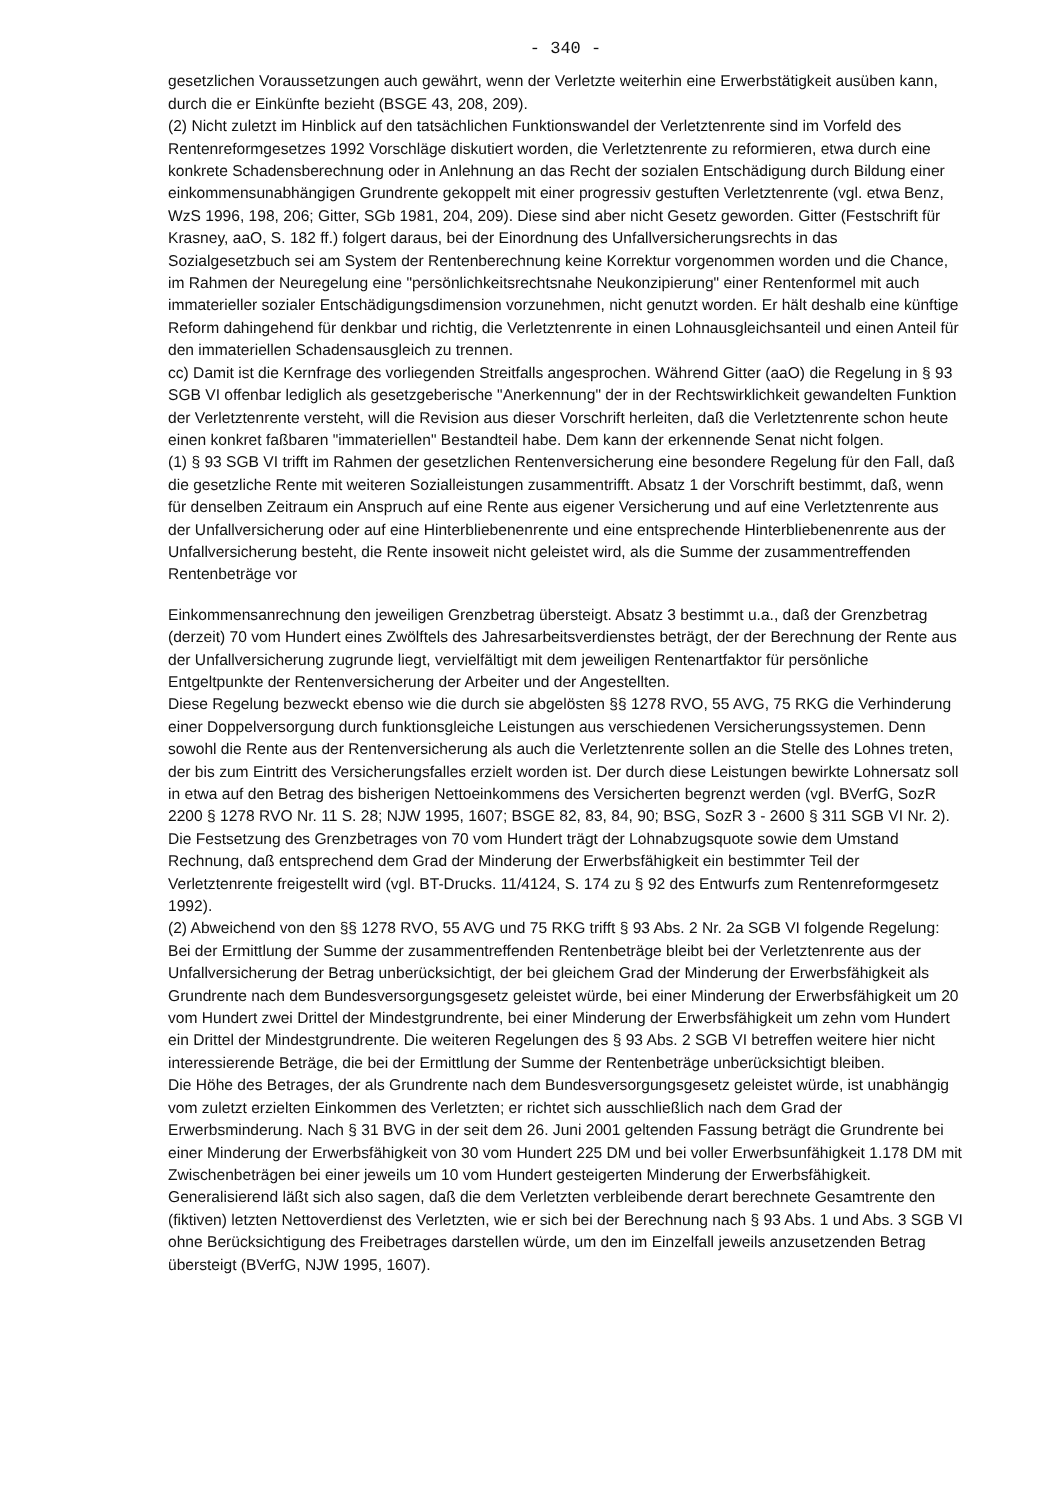- 340 -
gesetzlichen Voraussetzungen auch gewährt, wenn der Verletzte weiterhin eine Erwerbstätigkeit ausüben kann, durch die er Einkünfte bezieht (BSGE 43, 208, 209).
(2) Nicht zuletzt im Hinblick auf den tatsächlichen Funktionswandel der Verletztenrente sind im Vorfeld des Rentenreformgesetzes 1992 Vorschläge diskutiert worden, die Verletztenrente zu reformieren, etwa durch eine konkrete Schadensberechnung oder in Anlehnung an das Recht der sozialen Entschädigung durch Bildung einer einkommensunabhängigen Grundrente gekoppelt mit einer progressiv gestuften Verletztenrente (vgl. etwa Benz, WzS 1996, 198, 206; Gitter, SGb 1981, 204, 209). Diese sind aber nicht Gesetz geworden. Gitter (Festschrift für Krasney, aaO, S. 182 ff.) folgert daraus, bei der Einordnung des Unfallversicherungsrechts in das Sozialgesetzbuch sei am System der Rentenberechnung keine Korrektur vorgenommen worden und die Chance, im Rahmen der Neuregelung eine "persönlichkeitsrechtsnahe Neukonzipierung" einer Rentenformel mit auch immaterieller sozialer Entschädigungsdimension vorzunehmen, nicht genutzt worden. Er hält deshalb eine künftige Reform dahingehend für denkbar und richtig, die Verletztenrente in einen Lohnausgleichsanteil und einen Anteil für den immateriellen Schadensausgleich zu trennen.
cc) Damit ist die Kernfrage des vorliegenden Streitfalls angesprochen. Während Gitter (aaO) die Regelung in § 93 SGB VI offenbar lediglich als gesetzgeberische "Anerkennung" der in der Rechtswirklichkeit gewandelten Funktion der Verletztenrente versteht, will die Revision aus dieser Vorschrift herleiten, daß die Verletztenrente schon heute einen konkret faßbaren "immateriellen" Bestandteil habe. Dem kann der erkennende Senat nicht folgen.
(1) § 93 SGB VI trifft im Rahmen der gesetzlichen Rentenversicherung eine besondere Regelung für den Fall, daß die gesetzliche Rente mit weiteren Sozialleistungen zusammentrifft. Absatz 1 der Vorschrift bestimmt, daß, wenn für denselben Zeitraum ein Anspruch auf eine Rente aus eigener Versicherung und auf eine Verletztenrente aus der Unfallversicherung oder auf eine Hinterbliebenenrente und eine entsprechende Hinterbliebenenrente aus der Unfallversicherung besteht, die Rente insoweit nicht geleistet wird, als die Summe der zusammentreffenden Rentenbeträge vor
Einkommensanrechnung den jeweiligen Grenzbetrag übersteigt. Absatz 3 bestimmt u.a., daß der Grenzbetrag (derzeit) 70 vom Hundert eines Zwölftels des Jahresarbeitsverdienstes beträgt, der der Berechnung der Rente aus der Unfallversicherung zugrunde liegt, vervielfältigt mit dem jeweiligen Rentenartfaktor für persönliche Entgeltpunkte der Rentenversicherung der Arbeiter und der Angestellten.
Diese Regelung bezweckt ebenso wie die durch sie abgelösten §§ 1278 RVO, 55 AVG, 75 RKG die Verhinderung einer Doppelversorgung durch funktionsgleiche Leistungen aus verschiedenen Versicherungssystemen. Denn sowohl die Rente aus der Rentenversicherung als auch die Verletztenrente sollen an die Stelle des Lohnes treten, der bis zum Eintritt des Versicherungsfalles erzielt worden ist. Der durch diese Leistungen bewirkte Lohnersatz soll in etwa auf den Betrag des bisherigen Nettoeinkommens des Versicherten begrenzt werden (vgl. BVerfG, SozR 2200 § 1278 RVO Nr. 11 S. 28; NJW 1995, 1607; BSGE 82, 83, 84, 90; BSG, SozR 3 - 2600 § 311 SGB VI Nr. 2). Die Festsetzung des Grenzbetrages von 70 vom Hundert trägt der Lohnabzugsquote sowie dem Umstand Rechnung, daß entsprechend dem Grad der Minderung der Erwerbsfähigkeit ein bestimmter Teil der Verletztenrente freigestellt wird (vgl. BT-Drucks. 11/4124, S. 174 zu § 92 des Entwurfs zum Rentenreformgesetz 1992).
(2) Abweichend von den §§ 1278 RVO, 55 AVG und 75 RKG trifft § 93 Abs. 2 Nr. 2a SGB VI folgende Regelung: Bei der Ermittlung der Summe der zusammentreffenden Rentenbeträge bleibt bei der Verletztenrente aus der Unfallversicherung der Betrag unberücksichtigt, der bei gleichem Grad der Minderung der Erwerbsfähigkeit als Grundrente nach dem Bundesversorgungsgesetz geleistet würde, bei einer Minderung der Erwerbsfähigkeit um 20 vom Hundert zwei Drittel der Mindestgrundrente, bei einer Minderung der Erwerbsfähigkeit um zehn vom Hundert ein Drittel der Mindestgrundrente. Die weiteren Regelungen des § 93 Abs. 2 SGB VI betreffen weitere hier nicht interessierende Beträge, die bei der Ermittlung der Summe der Rentenbeträge unberücksichtigt bleiben.
Die Höhe des Betrages, der als Grundrente nach dem Bundesversorgungsgesetz geleistet würde, ist unabhängig vom zuletzt erzielten Einkommen des Verletzten; er richtet sich ausschließlich nach dem Grad der Erwerbsminderung. Nach § 31 BVG in der seit dem 26. Juni 2001 geltenden Fassung beträgt die Grundrente bei einer Minderung der Erwerbsfähigkeit von 30 vom Hundert 225 DM und bei voller Erwerbsunfähigkeit 1.178 DM mit Zwischenbeträgen bei einer jeweils um 10 vom Hundert gesteigerten Minderung der Erwerbsfähigkeit. Generalisierend läßt sich also sagen, daß die dem Verletzten verbleibende derart berechnete Gesamtrente den (fiktiven) letzten Nettoverdienst des Verletzten, wie er sich bei der Berechnung nach § 93 Abs. 1 und Abs. 3 SGB VI ohne Berücksichtigung des Freibetrages darstellen würde, um den im Einzelfall jeweils anzusetzenden Betrag übersteigt (BVerfG, NJW 1995, 1607).